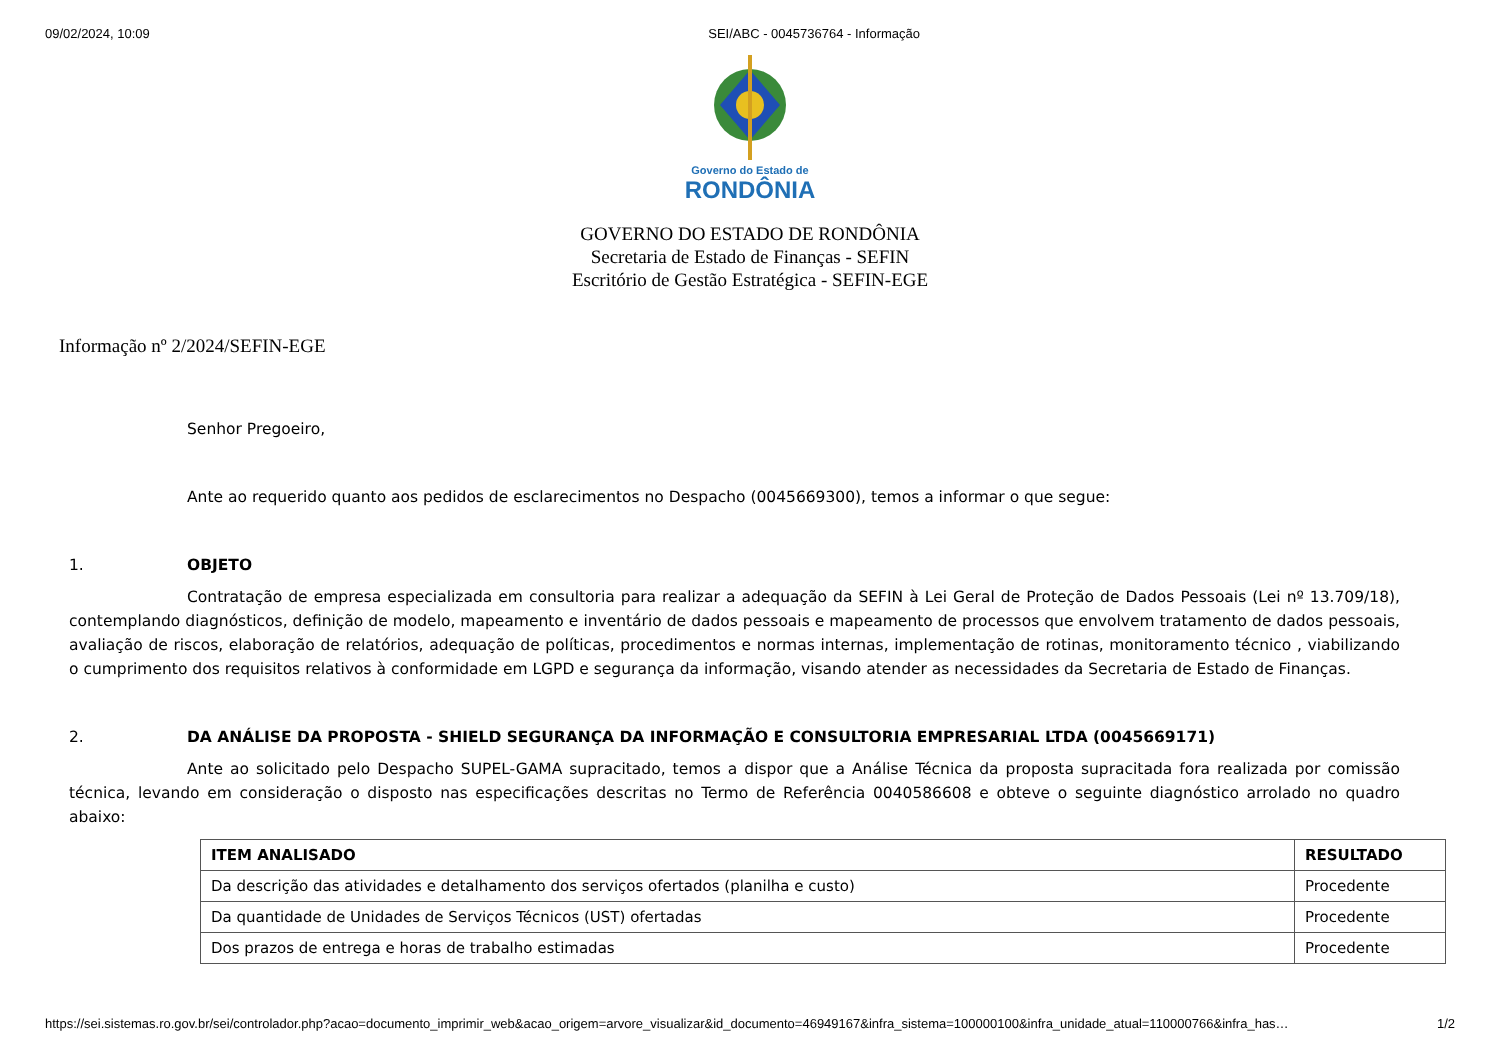09/02/2024, 10:09 SEI/ABC - 0045736764 - Informação
Governo do Estado de
RONDÔNIA
GOVERNO DO ESTADO DE RONDÔNIA
Secretaria de Estado de Finanças - SEFIN
Escritório de Gestão Estratégica - SEFIN-EGE
Informação nº 2/2024/SEFIN-EGE
Senhor Pregoeiro,
Ante ao requerido quanto aos pedidos de esclarecimentos no Despacho (0045669300), temos a informar o que segue:
1. OBJETO
Contratação de empresa especializada em consultoria para realizar a adequação da SEFIN à Lei Geral de Proteção de Dados Pessoais (Lei nº 13.709/18), contemplando diagnósticos, definição de modelo, mapeamento e inventário de dados pessoais e mapeamento de processos que envolvem tratamento de dados pessoais, avaliação de riscos, elaboração de relatórios, adequação de políticas, procedimentos e normas internas, implementação de rotinas, monitoramento técnico , viabilizando o cumprimento dos requisitos relativos à conformidade em LGPD e segurança da informação, visando atender as necessidades da Secretaria de Estado de Finanças.
2. DA ANÁLISE DA PROPOSTA - SHIELD SEGURANÇA DA INFORMAÇÃO E CONSULTORIA EMPRESARIAL LTDA (0045669171)
Ante ao solicitado pelo Despacho SUPEL-GAMA supracitado, temos a dispor que a Análise Técnica da proposta supracitada fora realizada por comissão técnica, levando em consideração o disposto nas especificações descritas no Termo de Referência 0040586608 e obteve o seguinte diagnóstico arrolado no quadro abaixo:
| ITEM ANALISADO | RESULTADO |
| --- | --- |
| Da descrição das atividades e detalhamento dos serviços ofertados (planilha e custo) | Procedente |
| Da quantidade de Unidades de Serviços Técnicos (UST) ofertadas | Procedente |
| Dos prazos de entrega e horas de trabalho estimadas | Procedente |
https://sei.sistemas.ro.gov.br/sei/controlador.php?acao=documento_imprimir_web&acao_origem=arvore_visualizar&id_documento=46949167&infra_sistema=100000100&infra_unidade_atual=110000766&infra_has… 1/2